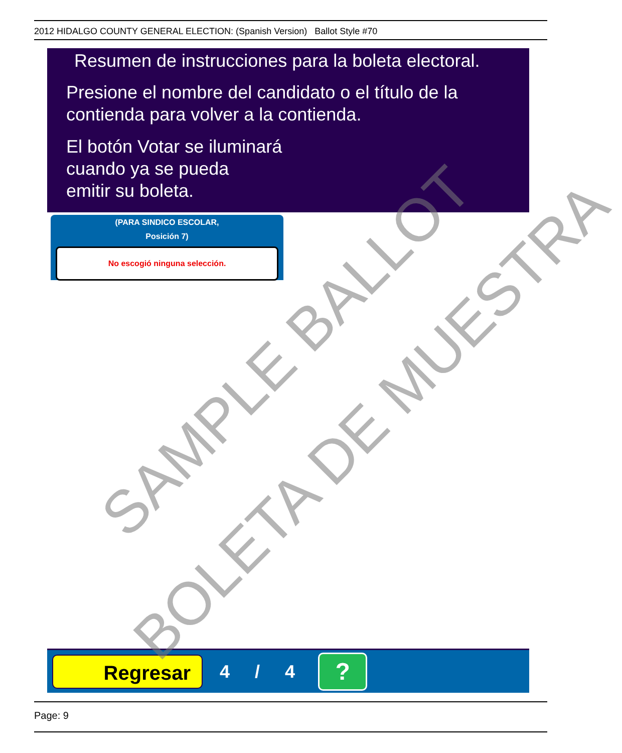2012 HIDALGO COUNTY GENERAL ELECTION: (Spanish Version) Ballot Style #70
Resumen de instrucciones para la boleta electoral.
Presione el nombre del candidato o el título de la
contienda para volver a la contienda.
El botón Votar se iluminará
cuando ya se pueda
emitir su boleta.
(PARA SINDICO ESCOLAR,
Posición 7)
No escogió ninguna selección.
Regresar
4 / 4
?
SAMPLE BALLOT
BOLETA DE MUESTRA
Page: 9